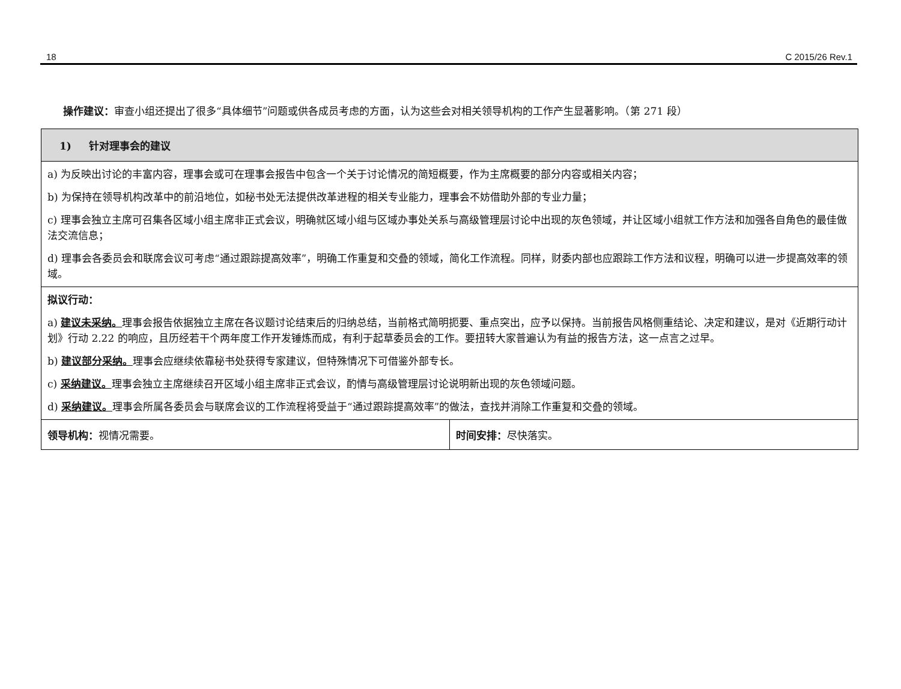18 C 2015/26 Rev.1
操作建议：审查小组还提出了很多“具体细节”问题或供各成员考虑的方面，认为这些会对相关领导机构的工作产生显著影响。（第 271 段）
| 1) 针对理事会的建议 | |
| --- | --- |
| a) 为反映出讨论的丰富内容，理事会或可在理事会报告中包含一个关于讨论情况的简短概要，作为主席概要的部分内容或相关内容； b) 为保持在领导机构改革中的前沿地位，如秘书处无法提供改革进程的相关专业能力，理事会不妨借助外部的专业力量； c) 理事会独立主席可召集各区域小组主席非正式会议，明确就区域小组与区域办事处关系与高级管理层讨论中出现的灰色领域，并让区域小组就工作方法和加强各自角色的最佳做法交流信息； d) 理事会各委员会和联席会议可考虑“通过跟踪提高效率”，明确工作重复和交叠的领域，简化工作流程。同样，财委内部也应跟踪工作方法和议程，明确可以进一步提高效率的领域。 | |
| 拟议行动： a) 建议未采纳。 理事会报告依据独立主席在各议题讨论结束后的归纳总结，当前格式简明扼要、重点突出，应予以保持。当前报告风格侧重结论、决定和建议，是对《近期行动计划》行动 2.22 的响应，且历经若干个两年度工作开发锤炼而成，有利于起草委员会的工作。要扭转大家普遍认为有益的报告方法，这一点言之过早。 b) 建议部分采纳。 理事会应继续依靠秘书处获得专家建议，但特殊情况下可借鉴外部专长。 c) 采纳建议。 理事会独立主席继续召开区域小组主席非正式会议，酌情与高级管理层讨论说明新出现的灰色领域问题。 d) 采纳建议。 理事会所属各委员会与联席会议的工作流程将受益于“通过跟踪提高效率”的做法，查找并消除工作重复和交叠的领域。 | |
| 领导机构： 视情况需要。 | 时间安排： 尽快落实。 |